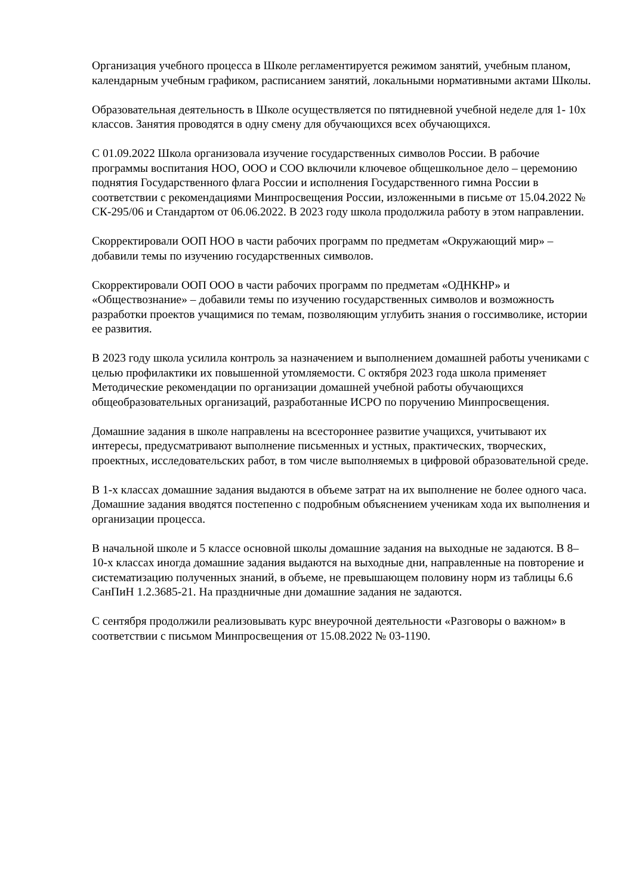Организация учебного процесса в Школе регламентируется режимом занятий, учебным планом, календарным учебным графиком, расписанием занятий, локальными нормативными актами Школы.
Образовательная деятельность в Школе осуществляется по пятидневной учебной неделе для 1- 10х классов. Занятия проводятся в одну смену для обучающихся всех обучающихся.
С 01.09.2022 Школа организовала изучение государственных символов России. В рабочие программы воспитания НОО, ООО и СОО включили ключевое общешкольное дело – церемонию поднятия Государственного флага России и исполнения Государственного гимна России в соответствии с рекомендациями Минпросвещения России, изложенными в письме от 15.04.2022 № СК-295/06 и Стандартом от 06.06.2022. В 2023 году школа продолжила работу в этом направлении.
Скорректировали ООП НОО в части рабочих программ по предметам «Окружающий мир» – добавили темы по изучению государственных символов.
Скорректировали ООП ООО в части рабочих программ по предметам «ОДНКНР» и «Обществознание» – добавили темы по изучению государственных символов и возможность разработки проектов учащимися по темам, позволяющим углубить знания о госсимволике, истории ее развития.
В 2023 году школа усилила контроль за назначением и выполнением домашней работы учениками с целью профилактики их повышенной утомляемости. С октября 2023 года школа применяет Методические рекомендации по организации домашней учебной работы обучающихся общеобразовательных организаций, разработанные ИСРО по поручению Минпросвещения.
Домашние задания в школе направлены на всестороннее развитие учащихся, учитывают их интересы, предусматривают выполнение письменных и устных, практических, творческих, проектных, исследовательских работ, в том числе выполняемых в цифровой образовательной среде.
В 1-х классах домашние задания выдаются в объеме затрат на их выполнение не более одного часа. Домашние задания вводятся постепенно с подробным объяснением ученикам хода их выполнения и организации процесса.
В начальной школе и 5 классе основной школы домашние задания на выходные не задаются. В 8–10-х классах иногда домашние задания выдаются на выходные дни, направленные на повторение и систематизацию полученных знаний, в объеме, не превышающем половину норм из таблицы 6.6 СанПиН 1.2.3685-21. На праздничные дни домашние задания не задаются.
С сентября продолжили реализовывать курс внеурочной деятельности «Разговоры о важном» в соответствии с письмом Минпросвещения от 15.08.2022 № 03-1190.